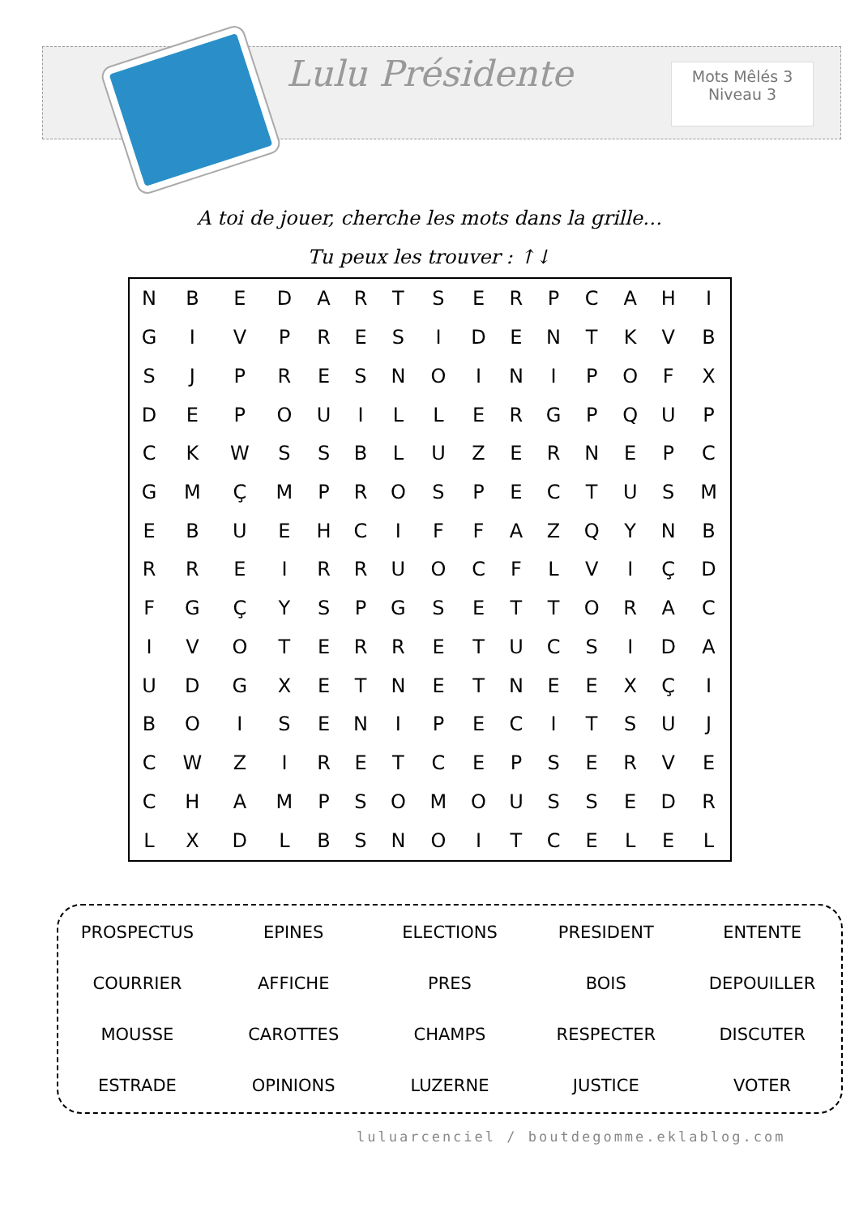Lulu Présidente
Mots Mêlés 3
Niveau 3
A toi de jouer, cherche les mots dans la grille…
Tu peux les trouver : ↑↓
| N | B | E | D | A | R | T | S | E | R | P | C | A | H | I |
| G | I | V | P | R | E | S | I | D | E | N | T | K | V | B |
| S | J | P | R | E | S | N | O | I | N | I | P | O | F | X |
| D | E | P | O | U | I | L | L | E | R | G | P | Q | U | P |
| C | K | W | S | S | B | L | U | Z | E | R | N | E | P | C |
| G | M | Ç | M | P | R | O | S | P | E | C | T | U | S | M |
| E | B | U | E | H | C | I | F | F | A | Z | Q | Y | N | B |
| R | R | E | I | R | R | U | O | C | F | L | V | I | Ç | D |
| F | G | Ç | Y | S | P | G | S | E | T | T | O | R | A | C |
| I | V | O | T | E | R | R | E | T | U | C | S | I | D | A |
| U | D | G | X | E | T | N | E | T | N | E | E | X | Ç | I |
| B | O | I | S | E | N | I | P | E | C | I | T | S | U | J |
| C | W | Z | I | R | E | T | C | E | P | S | E | R | V | E |
| C | H | A | M | P | S | O | M | O | U | S | S | E | D | R |
| L | X | D | L | B | S | N | O | I | T | C | E | L | E | L |
| PROSPECTUS | EPINES | ELECTIONS | PRESIDENT | ENTENTE |
| COURRIER | AFFICHE | PRES | BOIS | DEPOUILLER |
| MOUSSE | CAROTTES | CHAMPS | RESPECTER | DISCUTER |
| ESTRADE | OPINIONS | LUZERNE | JUSTICE | VOTER |
luluarcenciel / boutdegomme.eklablog.com